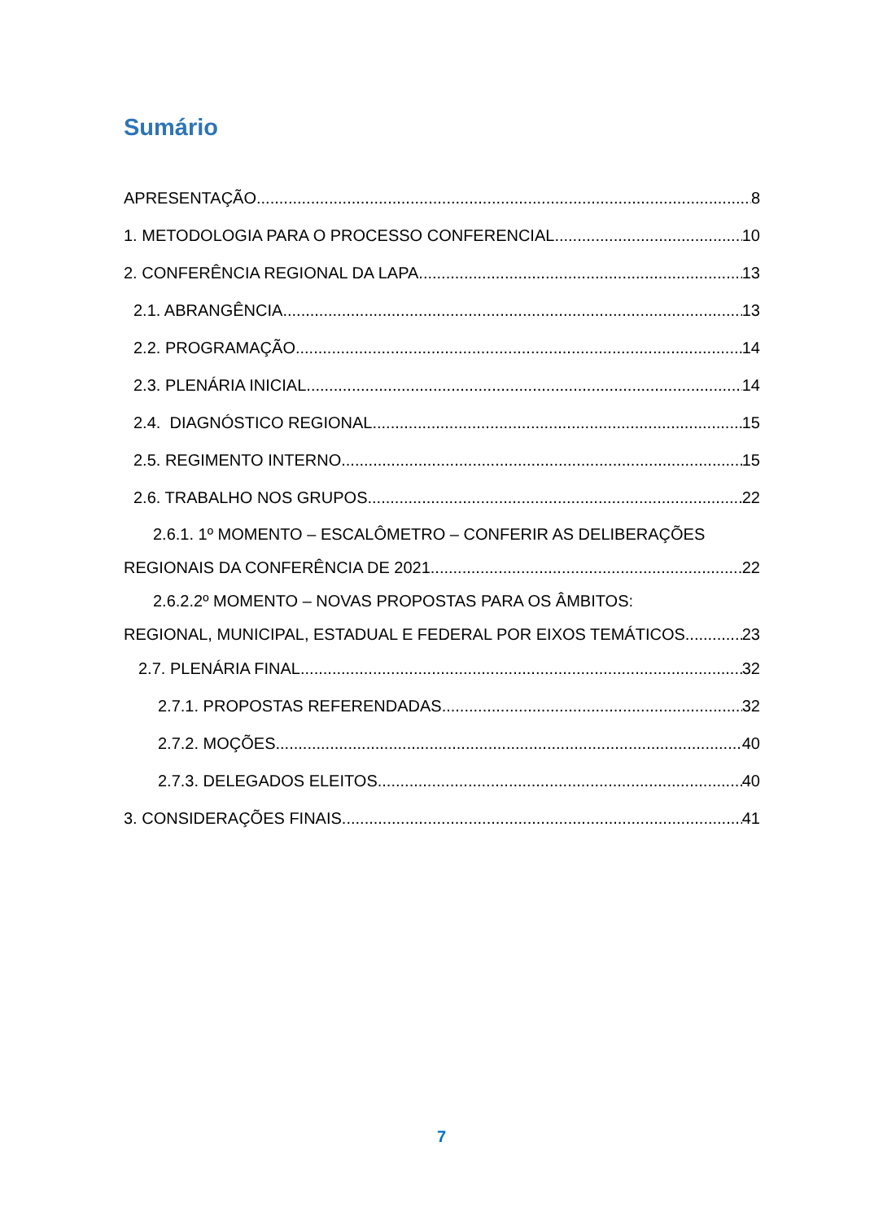Sumário
APRESENTAÇÃO 8
1. METODOLOGIA PARA O PROCESSO CONFERENCIAL. 10
2. CONFERÊNCIA REGIONAL DA LAPA 13
2.1. ABRANGÊNCIA 13
2.2. PROGRAMAÇÃO 14
2.3. PLENÁRIA INICIAL 14
2.4. DIAGNÓSTICO REGIONAL 15
2.5. REGIMENTO INTERNO 15
2.6. TRABALHO NOS GRUPOS 22
2.6.1. 1º MOMENTO – ESCALÔMETRO – CONFERIR AS DELIBERAÇÕES
REGIONAIS DA CONFERÊNCIA DE 2021 22
2.6.2.2º MOMENTO – NOVAS PROPOSTAS PARA OS ÂMBITOS:
REGIONAL, MUNICIPAL, ESTADUAL E FEDERAL POR EIXOS TEMÁTICOS 23
2.7. PLENÁRIA FINAL 32
2.7.1. PROPOSTAS REFERENDADAS 32
2.7.2. MOÇÕES 40
2.7.3. DELEGADOS ELEITOS 40
3. CONSIDERAÇÕES FINAIS 41
7